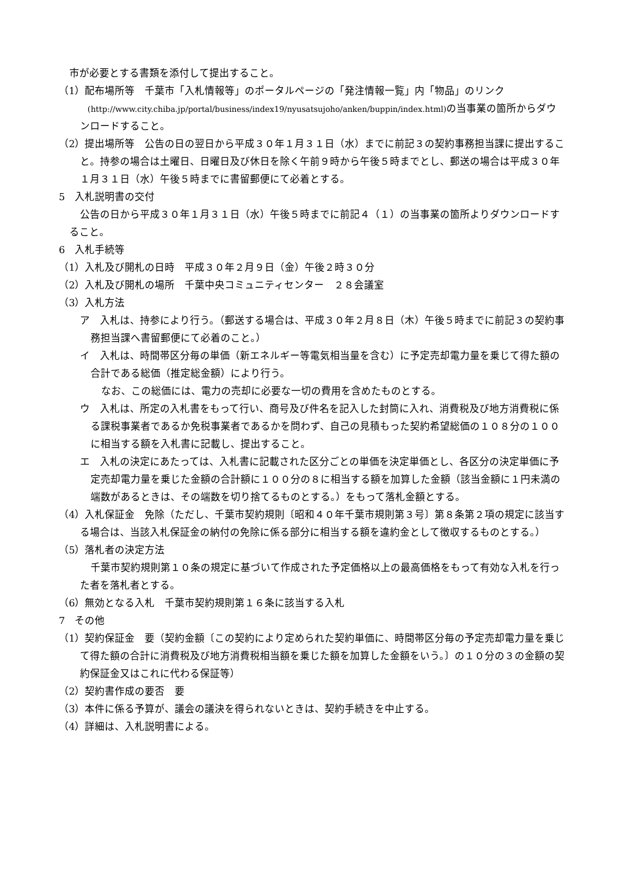市が必要とする書類を添付して提出すること。
（1）配布場所等　千葉市「入札情報等」のポータルページの「発注情報一覧」内「物品」のリンク
(http://www.city.chiba.jp/portal/business/index19/nyusatsujoho/anken/buppin/index.html) の当事業の箇所からダウンロードすること。
（2）提出場所等　公告の日の翌日から平成３０年１月３１日（水）までに前記３の契約事務担当課に提出すること。持参の場合は土曜日、日曜日及び休日を除く午前９時から午後５時までとし、郵送の場合は平成３０年１月３１日（水）午後５時までに書留郵便にて必着とする。
5　入札説明書の交付
公告の日から平成３０年１月３１日（水）午後５時までに前記４（１）の当事業の箇所よりダウンロードすること。
6　入札手続等
（1）入札及び開札の日時　平成３０年２月９日（金）午後２時３０分
（2）入札及び開札の場所　千葉中央コミュニティセンター　２８会議室
（3）入札方法
ア　入札は、持参により行う。（郵送する場合は、平成３０年２月８日（木）午後５時までに前記３の契約事務担当課へ書留郵便にて必着のこと。）
イ　入札は、時間帯区分毎の単価（新エネルギー等電気相当量を含む）に予定売却電力量を乗じて得た額の合計である総価（推定総金額）により行う。
なお、この総価には、電力の売却に必要な一切の費用を含めたものとする。
ウ　入札は、所定の入札書をもって行い、商号及び件名を記入した封筒に入れ、消費税及び地方消費税に係る課税事業者であるか免税事業者であるかを問わず、自己の見積もった契約希望総価の１０８分の１００に相当する額を入札書に記載し、提出すること。
エ　入札の決定にあたっては、入札書に記載された区分ごとの単価を決定単価とし、各区分の決定単価に予定売却電力量を乗じた金額の合計額に１００分の８に相当する額を加算した金額（該当金額に１円未満の端数があるときは、その端数を切り捨てるものとする。）をもって落札金額とする。
（4）入札保証金　免除（ただし、千葉市契約規則〔昭和４０年千葉市規則第３号〕第８条第２項の規定に該当する場合は、当該入札保証金の納付の免除に係る部分に相当する額を違約金として徴収するものとする。）
（5）落札者の決定方法
千葉市契約規則第１０条の規定に基づいて作成された予定価格以上の最高価格をもって有効な入札を行った者を落札者とする。
（6）無効となる入札　千葉市契約規則第１６条に該当する入札
7　その他
（1）契約保証金　要（契約金額〔この契約により定められた契約単価に、時間帯区分毎の予定売却電力量を乗じて得た額の合計に消費税及び地方消費税相当額を乗じた額を加算した金額をいう。〕の１０分の３の金額の契約保証金又はこれに代わる保証等）
（2）契約書作成の要否　要
（3）本件に係る予算が、議会の議決を得られないときは、契約手続きを中止する。
（4）詳細は、入札説明書による。